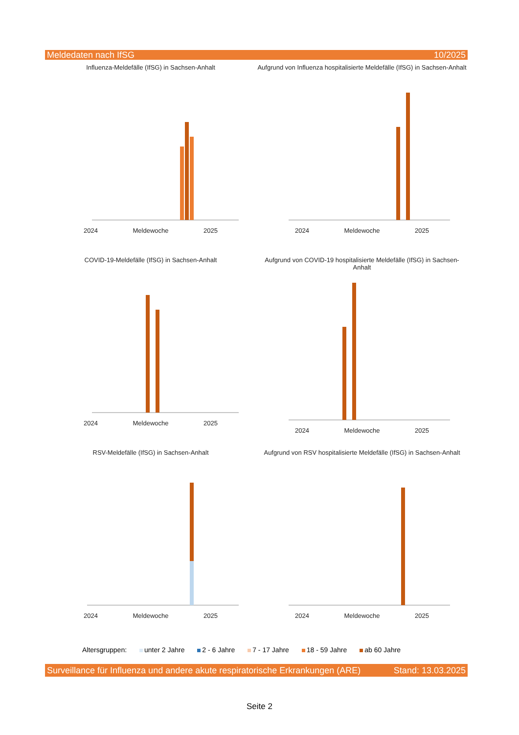Meldedaten nach IfSG 10/2025
Influenza-Meldefälle (IfSG) in Sachsen-Anhalt
2024 Meldewoche 2025
Aufgrund von Influenza hospitalisierte Meldefälle (IfSG) in Sachsen-Anhalt
2024 Meldewoche 2025
COVID-19-Meldefälle (IfSG) in Sachsen-Anhalt
2024 Meldewoche 2025
Aufgrund von COVID-19 hospitalisierte Meldefälle (IfSG) in Sachsen-Anhalt
2024 Meldewoche 2025
RSV-Meldefälle (IfSG) in Sachsen-Anhalt
2024 Meldewoche 2025
Aufgrund von RSV hospitalisierte Meldefälle (IfSG) in Sachsen-Anhalt
2024 Meldewoche 2025
Altersgruppen: unter 2 Jahre 2 - 6 Jahre 7 - 17 Jahre 18 - 59 Jahre ab 60 Jahre
Surveillance für Influenza und andere akute respiratorische Erkrankungen (ARE) Stand: 13.03.2025
Seite 2